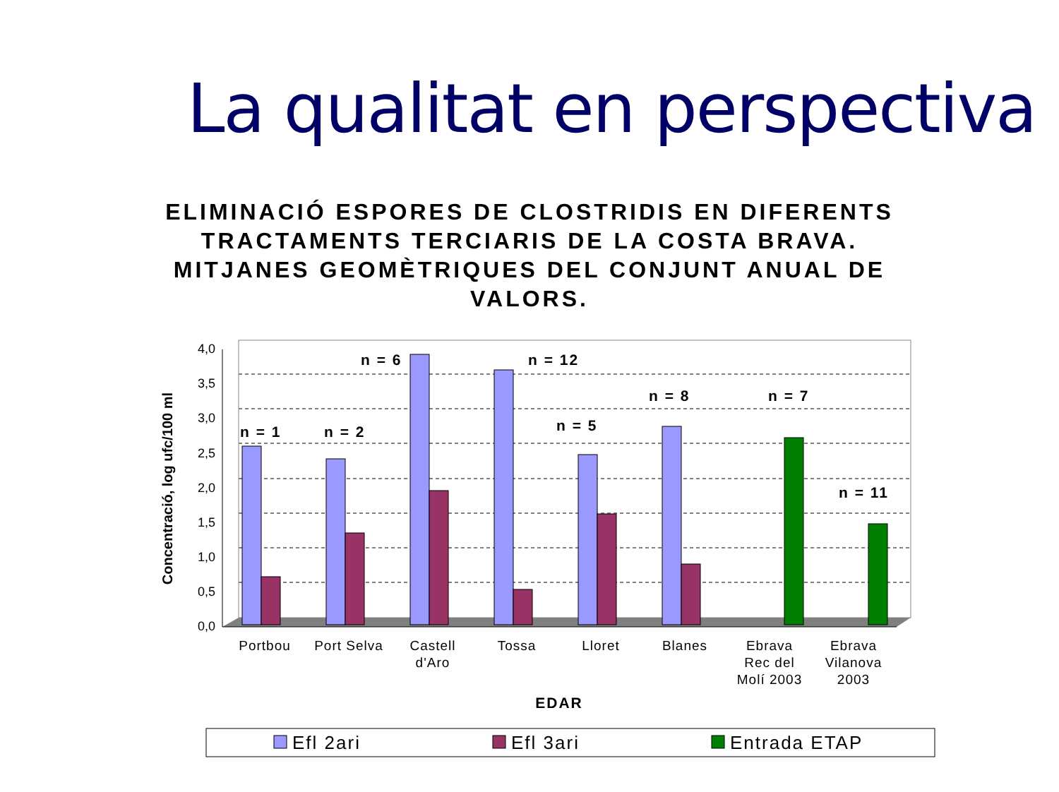La qualitat en perspectiva
ELIMINACIÓ ESPORES DE CLOSTRIDIS EN DIFERENTS TRACTAMENTS TERCIARIS DE LA COSTA BRAVA. MITJANES GEOMÈTRIQUES DEL CONJUNT ANUAL DE VALORS.
4,0
3,5
3,0
2,5
2,0
1,5
1,0
0,5
0,0
n = 1
n = 2
n = 6
n = 12
n = 5
n = 8
n = 7
n = 11
Portbou
Port Selva
Castell
d'Aro
Tossa
Lloret
Blanes
Ebrava
Rec del
Molí 2003
Ebrava
Vilanova
2003
EDAR
Concentració, log ufc/100 ml
Efl 2ari
Efl 3ari
Entrada ETAP